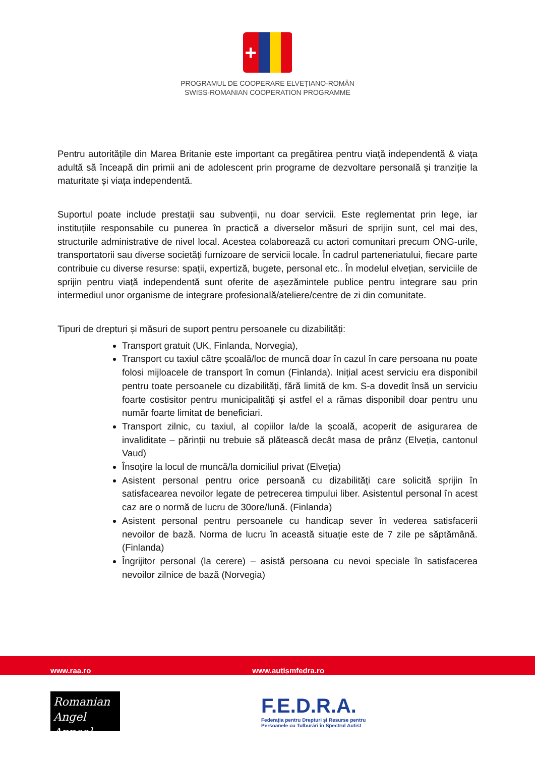+
PROGRAMUL DE COOPERARE ELVEȚIANO-ROMÂN
SWISS-ROMANIAN COOPERATION PROGRAMME
Pentru autoritățile din Marea Britanie este important ca pregătirea pentru viață independentă & viața adultă să înceapă din primii ani de adolescent prin programe de dezvoltare personală și tranziție la maturitate și viața independentă.
Suportul poate include prestații sau subvenții, nu doar servicii. Este reglementat prin lege, iar instituțiile responsabile cu punerea în practică a diverselor măsuri de sprijin sunt, cel mai des, structurile administrative de nivel local. Acestea colaborează cu actori comunitari precum ONG-urile, transportatorii sau diverse societăți furnizoare de servicii locale. În cadrul parteneriatului, fiecare parte contribuie cu diverse resurse: spații, expertiză, bugete, personal etc.. În modelul elvețian, serviciile de sprijin pentru viață independentă sunt oferite de așezămintele publice pentru integrare sau prin intermediul unor organisme de integrare profesională/ateliere/centre de zi din comunitate.
Tipuri de drepturi și măsuri de suport pentru persoanele cu dizabilități:
Transport gratuit (UK, Finlanda, Norvegia),
Transport cu taxiul către școală/loc de muncă doar în cazul în care persoana nu poate folosi mijloacele de transport în comun (Finlanda). Inițial acest serviciu era disponibil pentru toate persoanele cu dizabilități, fără limită de km. S-a dovedit însă un serviciu foarte costisitor pentru municipalități și astfel el a rămas disponibil doar pentru unu număr foarte limitat de beneficiari.
Transport zilnic, cu taxiul, al copiilor la/de la școală, acoperit de asigurarea de invaliditate – părinții nu trebuie să plătească decât masa de prânz (Elveția, cantonul Vaud)
Însoțire la locul de muncă/la domiciliul privat (Elveția)
Asistent personal pentru orice persoană cu dizabilități care solicită sprijin în satisfacearea nevoilor legate de petrecerea timpului liber. Asistentul personal în acest caz are o normă de lucru de 30ore/lună. (Finlanda)
Asistent personal pentru persoanele cu handicap sever în vederea satisfacerii nevoilor de bază. Norma de lucru în această situație este de 7 zile pe săptămână. (Finlanda)
Îngrijitor personal (la cerere) – asistă persoana cu nevoi speciale în satisfacerea nevoilor zilnice de bază (Norvegia)
www.raa.ro www.autismfedra.ro
Romanian
Angel Appeal
F.E.D.R.A.
Federația pentru Drepturi și Resurse pentru
Persoanele cu Tulburări în Spectrul Autist